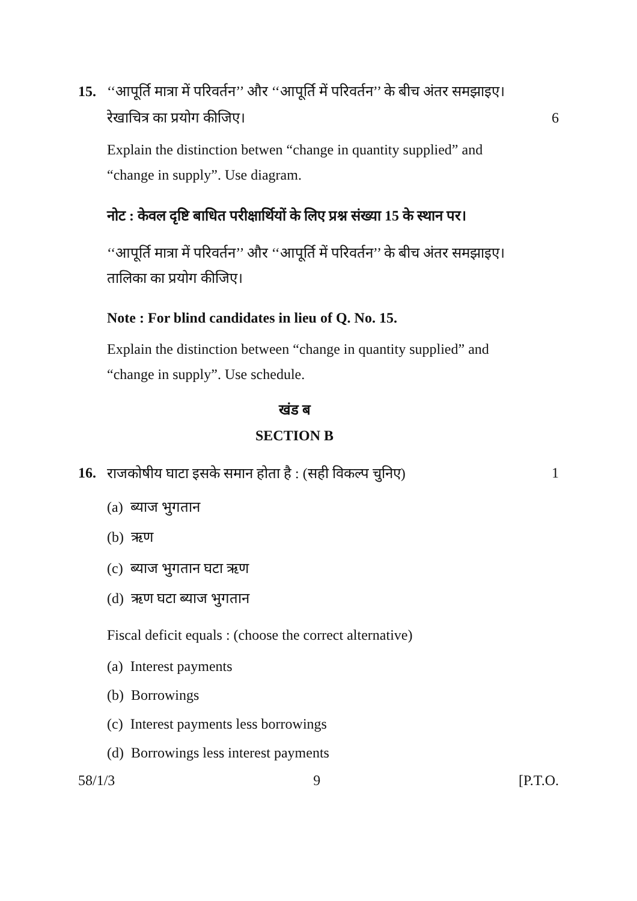15. ‘‘आपूर्ति मात्रा में परिवर्तन’’ और ‘‘आपूर्ति में परिवर्तन’’ के बीच अंतर समझाइए।
रेखाचित्र का प्रयोग कीजिए।
6
Explain the distinction betwen “change in quantity supplied” and “change in supply”. Use diagram.
नोट : केवल दृष्टि बाधित परीक्षार्थियों के लिए प्रश्न संख्या 15 के स्थान पर।
‘‘आपूर्ति मात्रा में परिवर्तन’’ और ‘‘आपूर्ति में परिवर्तन’’ के बीच अंतर समझाइए।
तालिका का प्रयोग कीजिए।
Note : For blind candidates in lieu of Q. No. 15.
Explain the distinction between “change in quantity supplied” and “change in supply”. Use schedule.
खंड ब
SECTION B
16. राजकोषीय घाटा इसके समान होता है : (सही विकल्प चुनिए)
1
(a) ब्याज भुगतान
(b) ऋण
(c) ब्याज भुगतान घटा ऋण
(d) ऋण घटा ब्याज भुगतान
Fiscal deficit equals : (choose the correct alternative)
(a) Interest payments
(b) Borrowings
(c) Interest payments less borrowings
(d) Borrowings less interest payments
58/1/3 9 [P.T.O.